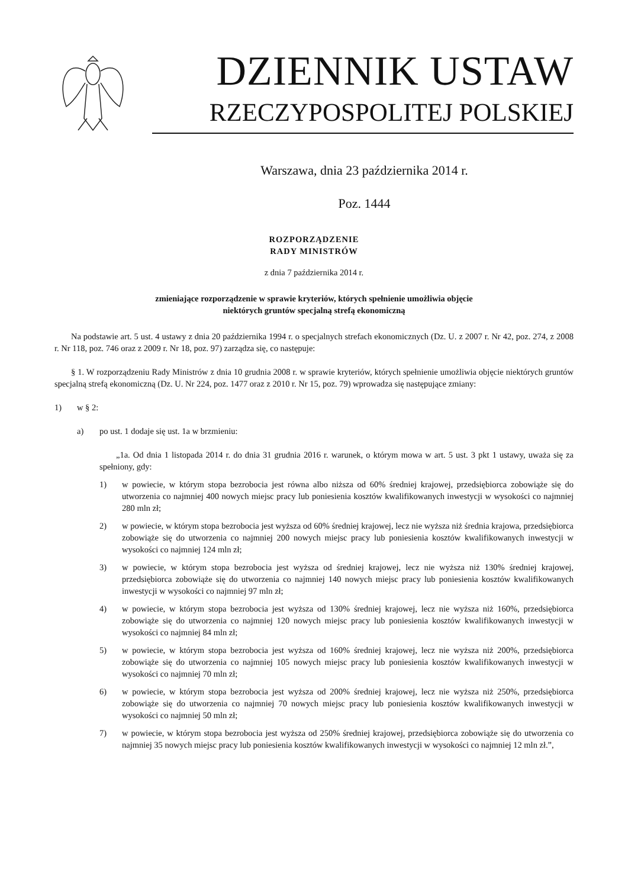DZIENNIK USTAW
RZECZYPOSPOLITEJ POLSKIEJ
Warszawa, dnia 23 października 2014 r.
Poz. 1444
ROZPORZĄDZENIE
RADY MINISTRÓW
z dnia 7 października 2014 r.
zmieniające rozporządzenie w sprawie kryteriów, których spełnienie umożliwia objęcie
niektórych gruntów specjalną strefą ekonomiczną
Na podstawie art. 5 ust. 4 ustawy z dnia 20 października 1994 r. o specjalnych strefach ekonomicznych (Dz. U. z 2007 r. Nr 42, poz. 274, z 2008 r. Nr 118, poz. 746 oraz z 2009 r. Nr 18, poz. 97) zarządza się, co następuje:
§ 1. W rozporządzeniu Rady Ministrów z dnia 10 grudnia 2008 r. w sprawie kryteriów, których spełnienie umożliwia objęcie niektórych gruntów specjalną strefą ekonomiczną (Dz. U. Nr 224, poz. 1477 oraz z 2010 r. Nr 15, poz. 79) wprowadza się następujące zmiany:
1) w § 2:
a) po ust. 1 dodaje się ust. 1a w brzmieniu:
„1a. Od dnia 1 listopada 2014 r. do dnia 31 grudnia 2016 r. warunek, o którym mowa w art. 5 ust. 3 pkt 1 ustawy, uważa się za spełniony, gdy:
1) w powiecie, w którym stopa bezrobocia jest równa albo niższa od 60% średniej krajowej, przedsiębiorca zobowiąże się do utworzenia co najmniej 400 nowych miejsc pracy lub poniesienia kosztów kwalifikowanych inwestycji w wysokości co najmniej 280 mln zł;
2) w powiecie, w którym stopa bezrobocia jest wyższa od 60% średniej krajowej, lecz nie wyższa niż średnia krajowa, przedsiębiorca zobowiąże się do utworzenia co najmniej 200 nowych miejsc pracy lub poniesienia kosztów kwalifikowanych inwestycji w wysokości co najmniej 124 mln zł;
3) w powiecie, w którym stopa bezrobocia jest wyższa od średniej krajowej, lecz nie wyższa niż 130% średniej krajowej, przedsiębiorca zobowiąże się do utworzenia co najmniej 140 nowych miejsc pracy lub poniesienia kosztów kwalifikowanych inwestycji w wysokości co najmniej 97 mln zł;
4) w powiecie, w którym stopa bezrobocia jest wyższa od 130% średniej krajowej, lecz nie wyższa niż 160%, przedsiębiorca zobowiąże się do utworzenia co najmniej 120 nowych miejsc pracy lub poniesienia kosztów kwalifikowanych inwestycji w wysokości co najmniej 84 mln zł;
5) w powiecie, w którym stopa bezrobocia jest wyższa od 160% średniej krajowej, lecz nie wyższa niż 200%, przedsiębiorca zobowiąże się do utworzenia co najmniej 105 nowych miejsc pracy lub poniesienia kosztów kwalifikowanych inwestycji w wysokości co najmniej 70 mln zł;
6) w powiecie, w którym stopa bezrobocia jest wyższa od 200% średniej krajowej, lecz nie wyższa niż 250%, przedsiębiorca zobowiąże się do utworzenia co najmniej 70 nowych miejsc pracy lub poniesienia kosztów kwalifikowanych inwestycji w wysokości co najmniej 50 mln zł;
7) w powiecie, w którym stopa bezrobocia jest wyższa od 250% średniej krajowej, przedsiębiorca zobowiąże się do utworzenia co najmniej 35 nowych miejsc pracy lub poniesienia kosztów kwalifikowanych inwestycji w wysokości co najmniej 12 mln zł.”,